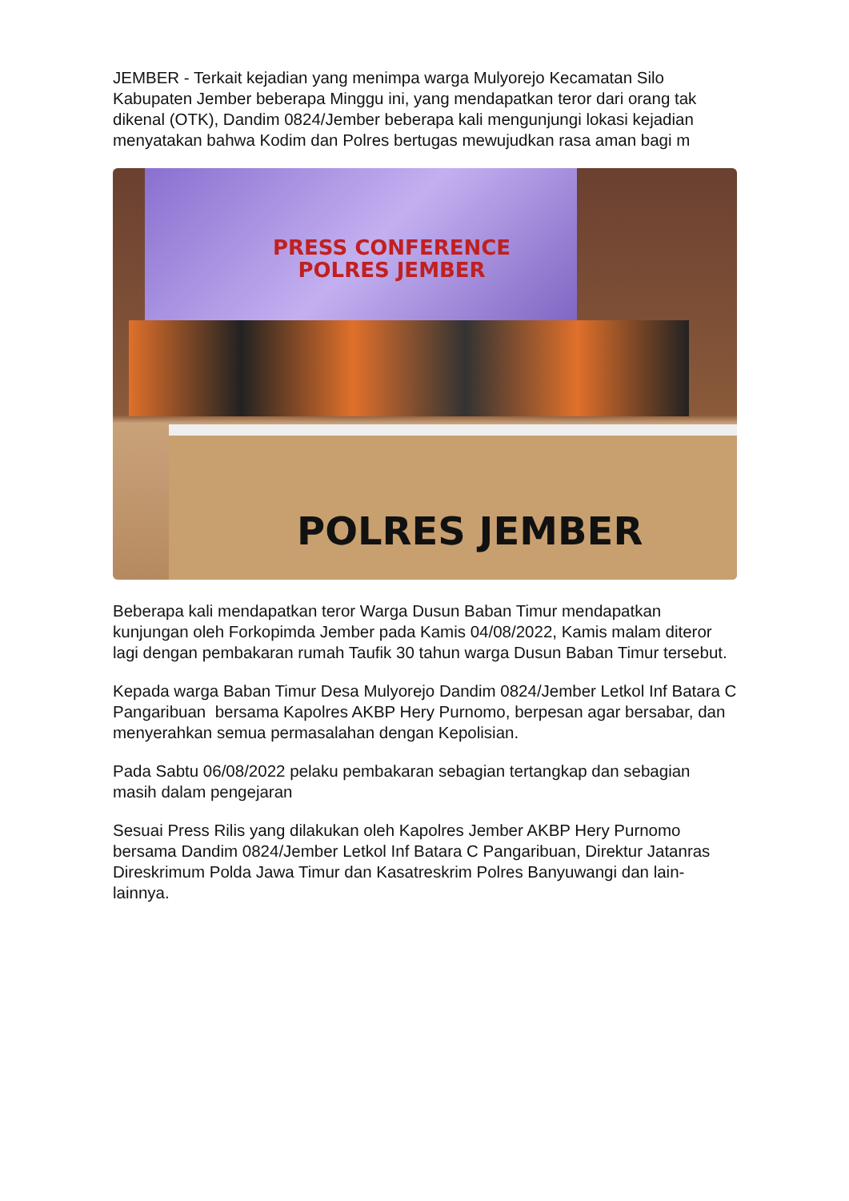JEMBER - Terkait kejadian yang menimpa warga Mulyorejo Kecamatan Silo Kabupaten Jember beberapa Minggu ini, yang mendapatkan teror dari orang tak dikenal (OTK), Dandim 0824/Jember beberapa kali mengunjungi lokasi kejadian menyatakan bahwa Kodim dan Polres bertugas mewujudkan rasa aman bagi m
PRESS CONFERENCE
POLRES JEMBER
POLRES JEMBER
Beberapa kali mendapatkan teror Warga Dusun Baban Timur mendapatkan kunjungan oleh Forkopimda Jember pada Kamis 04/08/2022, Kamis malam diteror lagi dengan pembakaran rumah Taufik 30 tahun warga Dusun Baban Timur tersebut.
Kepada warga Baban Timur Desa Mulyorejo Dandim 0824/Jember Letkol Inf Batara C Pangaribuan bersama Kapolres AKBP Hery Purnomo, berpesan agar bersabar, dan menyerahkan semua permasalahan dengan Kepolisian.
Pada Sabtu 06/08/2022 pelaku pembakaran sebagian tertangkap dan sebagian masih dalam pengejaran
Sesuai Press Rilis yang dilakukan oleh Kapolres Jember AKBP Hery Purnomo bersama Dandim 0824/Jember Letkol Inf Batara C Pangaribuan, Direktur Jatanras Direskrimum Polda Jawa Timur dan Kasatreskrim Polres Banyuwangi dan lain-lainnya.